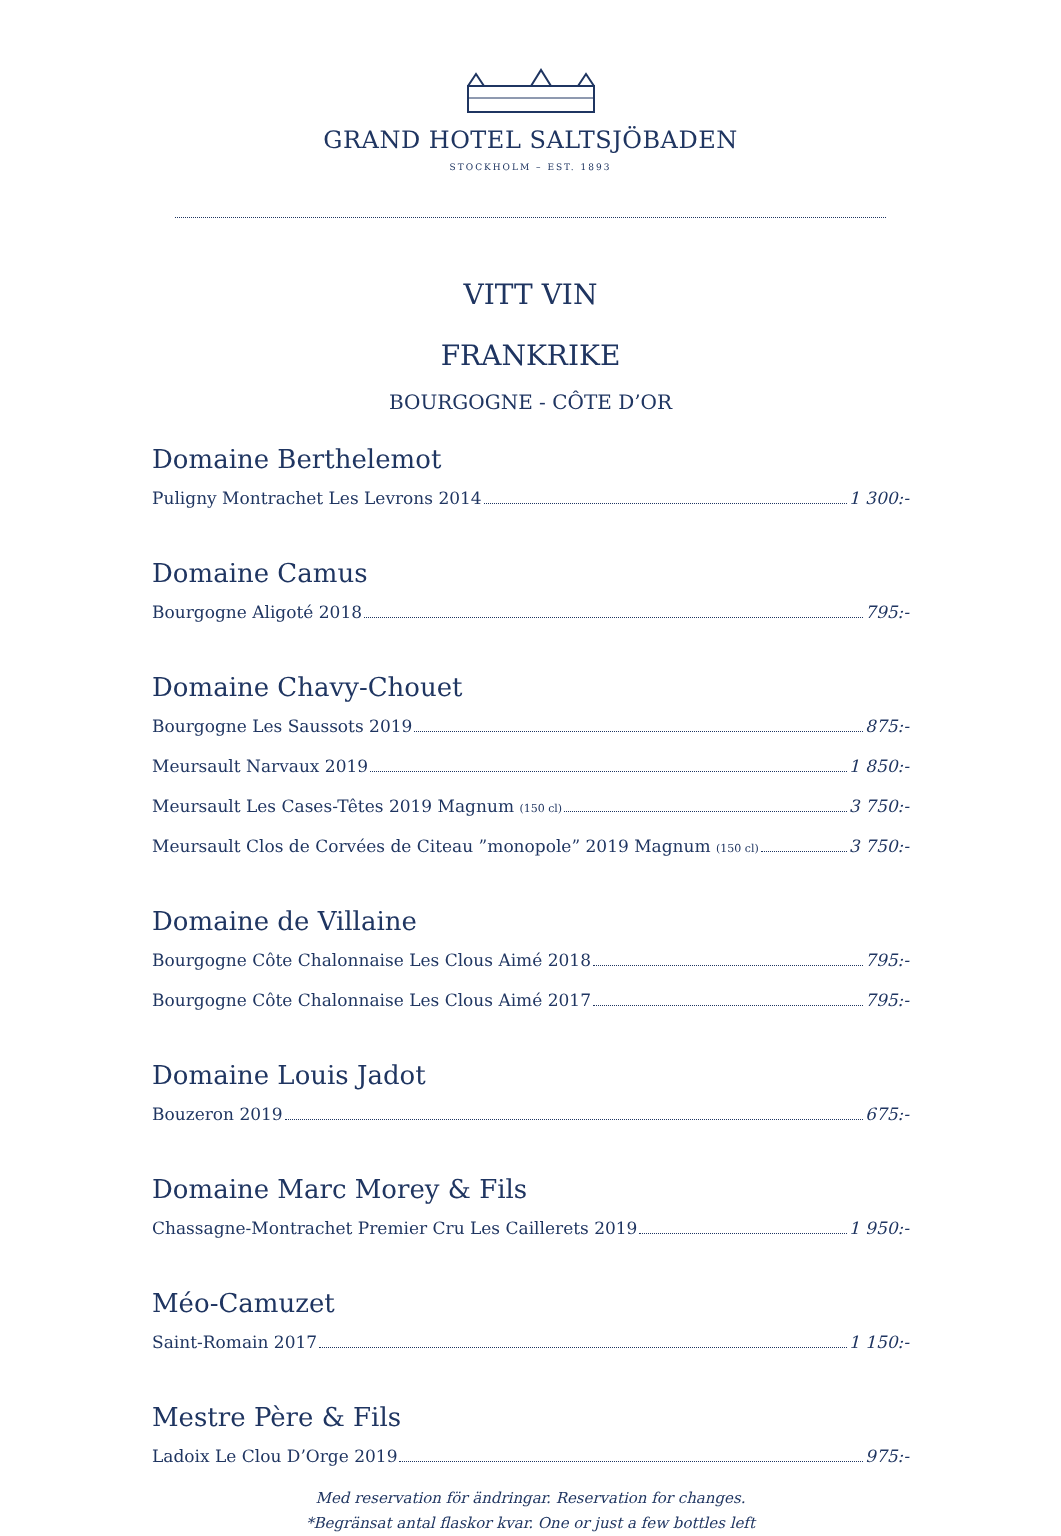GRAND HOTEL SALTSJÖBADEN
STOCKHOLM – EST. 1893
VITT VIN
FRANKRIKE
BOURGOGNE - CÔTE D’OR
Domaine Berthelemot
Puligny Montrachet Les Levrons 2014 1 300:-
Domaine Camus
Bourgogne Aligoté 2018 795:-
Domaine Chavy-Chouet
Bourgogne Les Saussots 2019 875:-
Meursault Narvaux 2019 1 850:-
Meursault Les Cases-Têtes 2019 Magnum (150 cl) 3 750:-
Meursault Clos de Corvées de Citeau ”monopole” 2019 Magnum (150 cl) 3 750:-
Domaine de Villaine
Bourgogne Côte Chalonnaise Les Clous Aimé 2018 795:-
Bourgogne Côte Chalonnaise Les Clous Aimé 2017 795:-
Domaine Louis Jadot
Bouzeron 2019 675:-
Domaine Marc Morey & Fils
Chassagne-Montrachet Premier Cru Les Caillerets 2019 1 950:-
Méo-Camuzet
Saint-Romain 2017 1 150:-
Mestre Père & Fils
Ladoix Le Clou D’Orge 2019 975:-
Med reservation för ändringar. Reservation for changes.
*Begränsat antal flaskor kvar. One or just a few bottles left